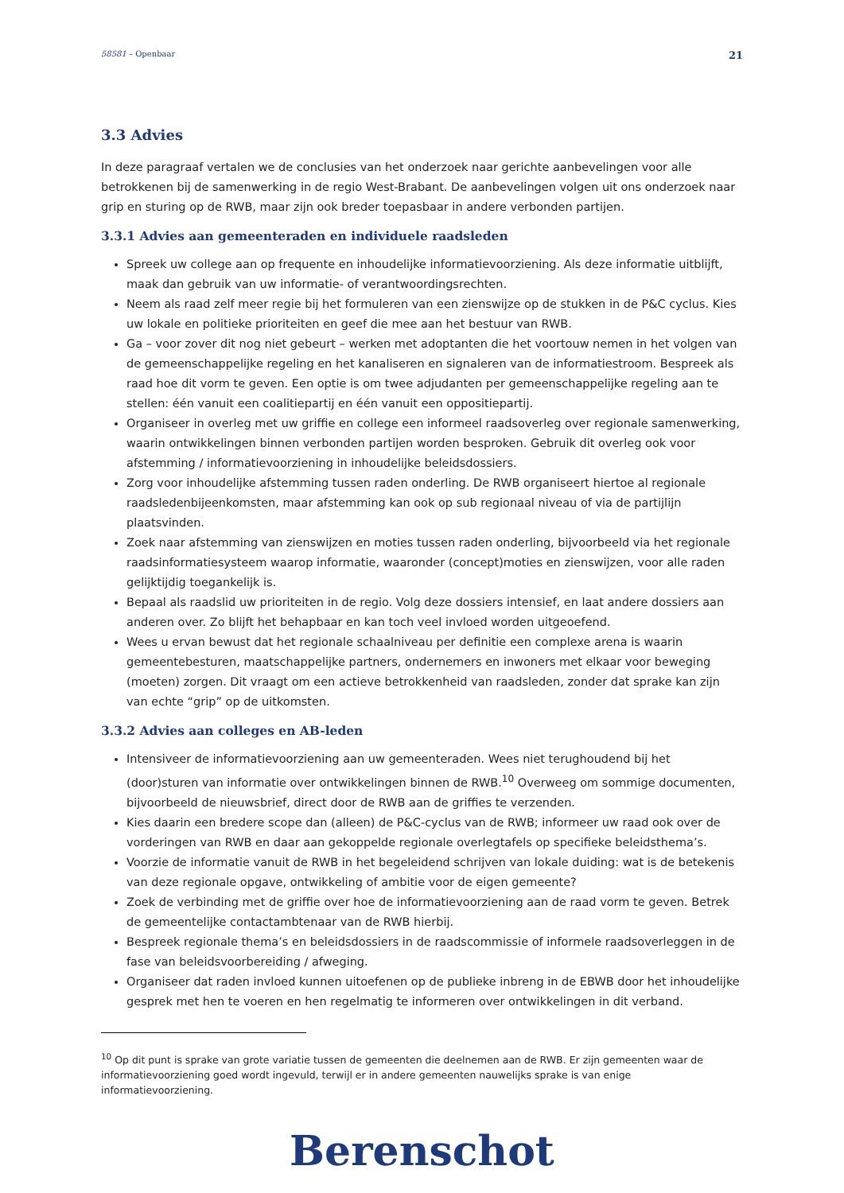58581 – Openbaar 21
3.3 Advies
In deze paragraaf vertalen we de conclusies van het onderzoek naar gerichte aanbevelingen voor alle betrokkenen bij de samenwerking in de regio West-Brabant. De aanbevelingen volgen uit ons onderzoek naar grip en sturing op de RWB, maar zijn ook breder toepasbaar in andere verbonden partijen.
3.3.1 Advies aan gemeenteraden en individuele raadsleden
Spreek uw college aan op frequente en inhoudelijke informatievoorziening. Als deze informatie uitblijft, maak dan gebruik van uw informatie- of verantwoordingsrechten.
Neem als raad zelf meer regie bij het formuleren van een zienswijze op de stukken in de P&C cyclus. Kies uw lokale en politieke prioriteiten en geef die mee aan het bestuur van RWB.
Ga – voor zover dit nog niet gebeurt – werken met adoptanten die het voortouw nemen in het volgen van de gemeenschappelijke regeling en het kanaliseren en signaleren van de informatiestroom. Bespreek als raad hoe dit vorm te geven. Een optie is om twee adjudanten per gemeenschappelijke regeling aan te stellen: één vanuit een coalitiepartij en één vanuit een oppositiepartij.
Organiseer in overleg met uw griffie en college een informeel raadsoverleg over regionale samenwerking, waarin ontwikkelingen binnen verbonden partijen worden besproken. Gebruik dit overleg ook voor afstemming / informatievoorziening in inhoudelijke beleidsdossiers.
Zorg voor inhoudelijke afstemming tussen raden onderling. De RWB organiseert hiertoe al regionale raadsledenbijeenkomsten, maar afstemming kan ook op sub regionaal niveau of via de partijlijn plaatsvinden.
Zoek naar afstemming van zienswijzen en moties tussen raden onderling, bijvoorbeeld via het regionale raadsinformatiesysteem waarop informatie, waaronder (concept)moties en zienswijzen, voor alle raden gelijktijdig toegankelijk is.
Bepaal als raadslid uw prioriteiten in de regio. Volg deze dossiers intensief, en laat andere dossiers aan anderen over. Zo blijft het behapbaar en kan toch veel invloed worden uitgeoefend.
Wees u ervan bewust dat het regionale schaalniveau per definitie een complexe arena is waarin gemeentebesturen, maatschappelijke partners, ondernemers en inwoners met elkaar voor beweging (moeten) zorgen. Dit vraagt om een actieve betrokkenheid van raadsleden, zonder dat sprake kan zijn van echte “grip” op de uitkomsten.
3.3.2 Advies aan colleges en AB-leden
Intensiveer de informatievoorziening aan uw gemeenteraden. Wees niet terughoudend bij het (door)sturen van informatie over ontwikkelingen binnen de RWB.<sup>10</sup> Overweeg om sommige documenten, bijvoorbeeld de nieuwsbrief, direct door de RWB aan de griffies te verzenden.
Kies daarin een bredere scope dan (alleen) de P&C-cyclus van de RWB; informeer uw raad ook over de vorderingen van RWB en daar aan gekoppelde regionale overlegtafels op specifieke beleidsthema’s.
Voorzie de informatie vanuit de RWB in het begeleidend schrijven van lokale duiding: wat is de betekenis van deze regionale opgave, ontwikkeling of ambitie voor de eigen gemeente?
Zoek de verbinding met de griffie over hoe de informatievoorziening aan de raad vorm te geven. Betrek de gemeentelijke contactambtenaar van de RWB hierbij.
Bespreek regionale thema’s en beleidsdossiers in de raadscommissie of informele raadsoverleggen in de fase van beleidsvoorbereiding / afweging.
Organiseer dat raden invloed kunnen uitoefenen op de publieke inbreng in de EBWB door het inhoudelijke gesprek met hen te voeren en hen regelmatig te informeren over ontwikkelingen in dit verband.
<sup>10</sup> Op dit punt is sprake van grote variatie tussen de gemeenten die deelnemen aan de RWB. Er zijn gemeenten waar de informatievoorziening goed wordt ingevuld, terwijl er in andere gemeenten nauwelijks sprake is van enige informatievoorziening.
Berenschot